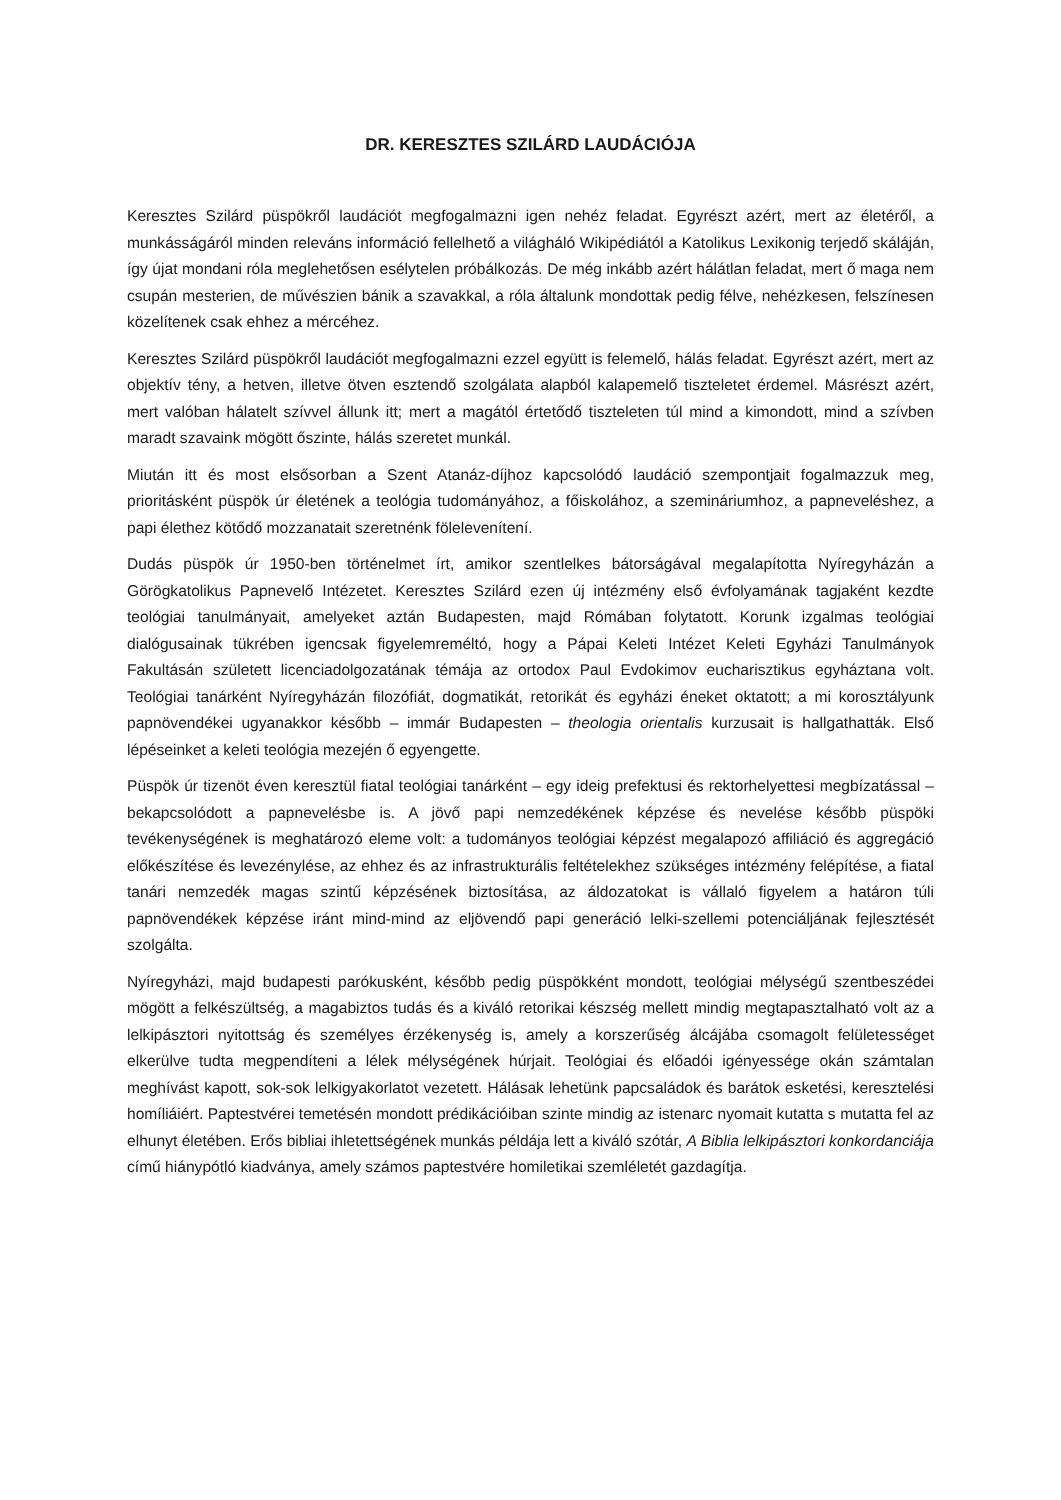DR. KERESZTES SZILÁRD LAUDÁCIÓJA
Keresztes Szilárd püspökről laudációt megfogalmazni igen nehéz feladat. Egyrészt azért, mert az életéről, a munkásságáról minden releváns információ fellelhető a világháló Wikipédiától a Katolikus Lexikonig terjedő skáláján, így újat mondani róla meglehetősen esélytelen próbálkozás. De még inkább azért hálátlan feladat, mert ő maga nem csupán mesterien, de művészien bánik a szavakkal, a róla általunk mondottak pedig félve, nehézkesen, felszínesen közelítenek csak ehhez a mércéhez.
Keresztes Szilárd püspökről laudációt megfogalmazni ezzel együtt is felemelő, hálás feladat. Egyrészt azért, mert az objektív tény, a hetven, illetve ötven esztendő szolgálata alapból kalapemelő tiszteletet érdemel. Másrészt azért, mert valóban hálatelt szívvel állunk itt; mert a magától értetődő tiszteleten túl mind a kimondott, mind a szívben maradt szavaink mögött őszinte, hálás szeretet munkál.
Miután itt és most elsősorban a Szent Atanáz-díjhoz kapcsolódó laudáció szempontjait fogalmazzuk meg, prioritásként püspök úr életének a teológia tudományához, a főiskolához, a szemináriumhoz, a papneveléshez, a papi élethez kötődő mozzanatait szeretnénk fölelevenítení.
Dudás püspök úr 1950-ben történelmet írt, amikor szentlelkes bátorságával megalapította Nyíregyházán a Görögkatolikus Papnevelő Intézetet. Keresztes Szilárd ezen új intézmény első évfolyamának tagjaként kezdte teológiai tanulmányait, amelyeket aztán Budapesten, majd Rómában folytatott. Korunk izgalmas teológiai dialógusainak tükrében igencsak figyelemreméltó, hogy a Pápai Keleti Intézet Keleti Egyházi Tanulmányok Fakultásán született licenciadolgozatának témája az ortodox Paul Evdokimov eucharisztikus egyháztana volt. Teológiai tanárként Nyíregyházán filozófiát, dogmatikát, retorikát és egyházi éneket oktatott; a mi korosztályunk papnövendékei ugyanakkor később – immár Budapesten – theologia orientalis kurzusait is hallgathatták. Első lépéseinket a keleti teológia mezején ő egyengette.
Püspök úr tizenöt éven keresztül fiatal teológiai tanárként – egy ideig prefektusi és rektorhelyettesi megbízatással – bekapcsolódott a papnevelésbe is. A jövő papi nemzedékének képzése és nevelése később püspöki tevékenységének is meghatározó eleme volt: a tudományos teológiai képzést megalapozó affiliáció és aggregáció előkészítése és levezénylése, az ehhez és az infrastrukturális feltételekhez szükséges intézmény felépítése, a fiatal tanári nemzedék magas szintű képzésének biztosítása, az áldozatokat is vállaló figyelem a határon túli papnövendékek képzése iránt mind-mind az eljövendő papi generáció lelki-szellemi potenciáljának fejlesztését szolgálta.
Nyíregyházi, majd budapesti parókusként, később pedig püspökként mondott, teológiai mélységű szentbeszédei mögött a felkészültség, a magabiztos tudás és a kiváló retorikai készség mellett mindig megtapasztalható volt az a lelkipásztori nyitottság és személyes érzékenység is, amely a korszerűség álcájába csomagolt felületességet elkerülve tudta megpendíteni a lélek mélységének húrjait. Teológiai és előadói igényessége okán számtalan meghívást kapott, sok-sok lelkigyakorlatot vezetett. Hálásak lehetünk papcsaládok és barátok esketési, keresztelési homíliáiért. Paptestvérei temetésén mondott prédikációiban szinte mindig az istenarc nyomait kutatta s mutatta fel az elhunyt életében. Erős bibliai ihletettségének munkás példája lett a kiváló szótár, A Biblia lelkipásztori konkordanciája című hiánypótló kiadványa, amely számos paptestvére homiletikai szemléletét gazdagítja.